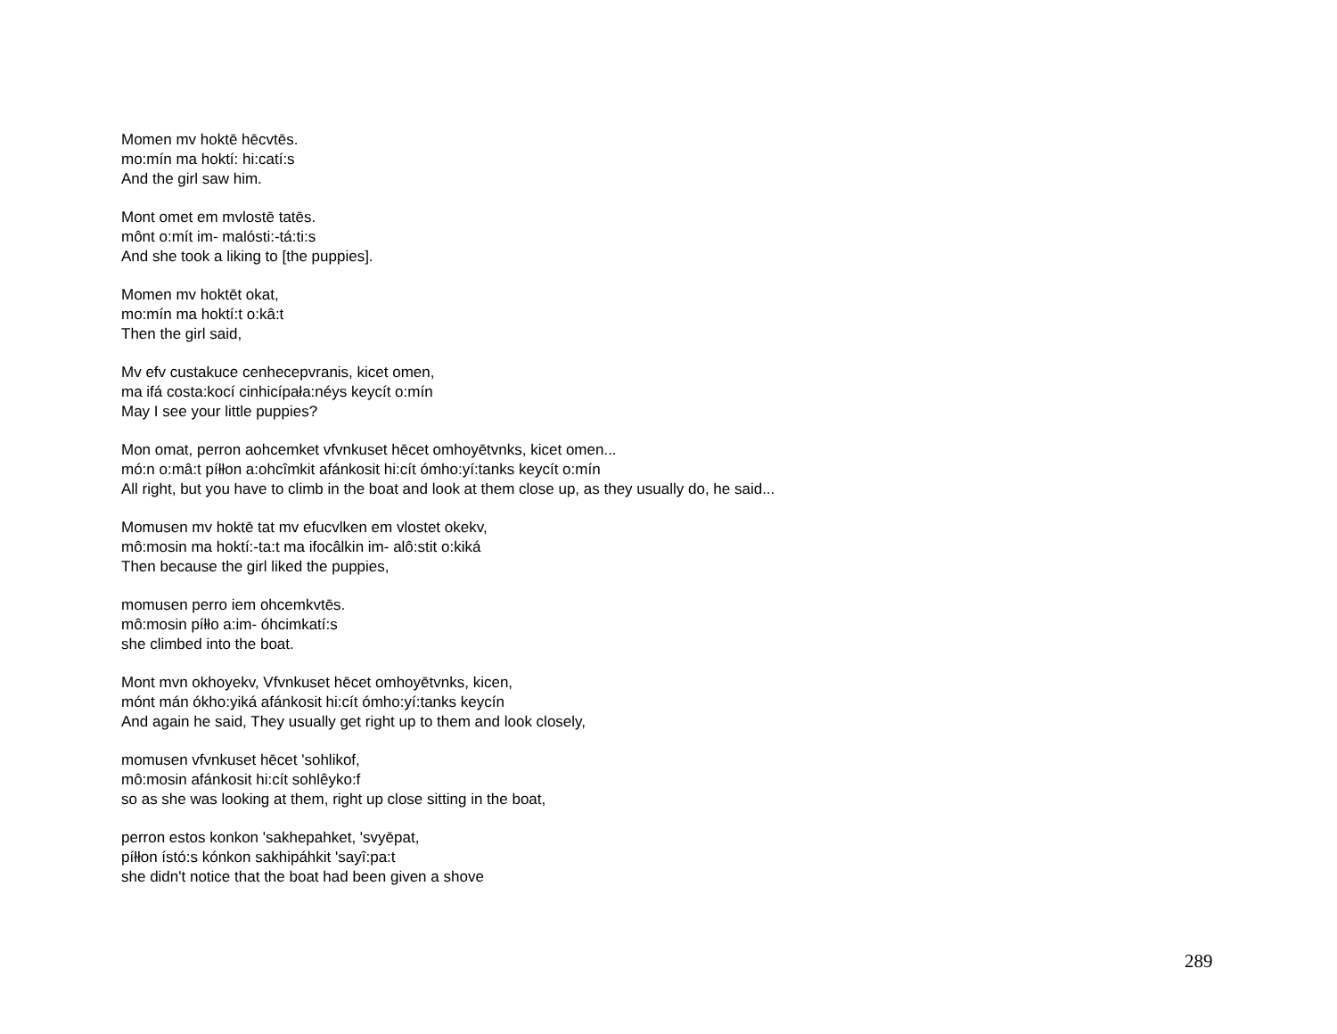Momen mv hoktē hēcvtēs.
mo:mín ma hoktí: hi:catí:s
And the girl saw him.
Mont omet em mvlostē tatēs.
mônt o:mít im- malósti:-tá:ti:s
And she took a liking to [the puppies].
Momen mv hoktēt okat,
mo:mín ma hoktí:t o:kâ:t
Then the girl said,
Mv efv custakuce cenhecepvranis, kicet omen,
ma ifá costa:kocí cinhicípała:néys keycít o:mín
May I see your little puppies?
Mon omat, perron aohcemket vfvnkuset hēcet omhoyētvnks, kicet omen...
mó:n o:mâ:t píłłon a:ohcîmkit afánkosit hi:cít ómho:yí:tanks keycít o:mín
All right, but you have to climb in the boat and look at them close up, as they usually do, he said...
Momusen mv hoktē tat mv efucvlken em vlostet okekv,
mô:mosin ma hoktí:-ta:t ma ifocâlkin im- alô:stit o:kiká
Then because the girl liked the puppies,
momusen perro iem ohcemkvtēs.
mô:mosin píłło a:im- óhcimkatí:s
she climbed into the boat.
Mont mvn okhoyekv, Vfvnkuset hēcet omhoyētvnks, kicen,
mónt mán ókho:yiká afánkosit hi:cít ómho:yí:tanks keycín
And again he said, They usually get right up to them and look closely,
momusen vfvnkuset hēcet 'sohlikof,
mô:mosin afánkosit hi:cít sohlêyko:f
so as she was looking at them, right up close sitting in the boat,
perron estos konkon 'sakhepahket, 'svyēpat,
píłłon ístó:s kónkon sakhipáhkit 'sayî:pa:t
she didn't notice that the boat had been given a shove
289